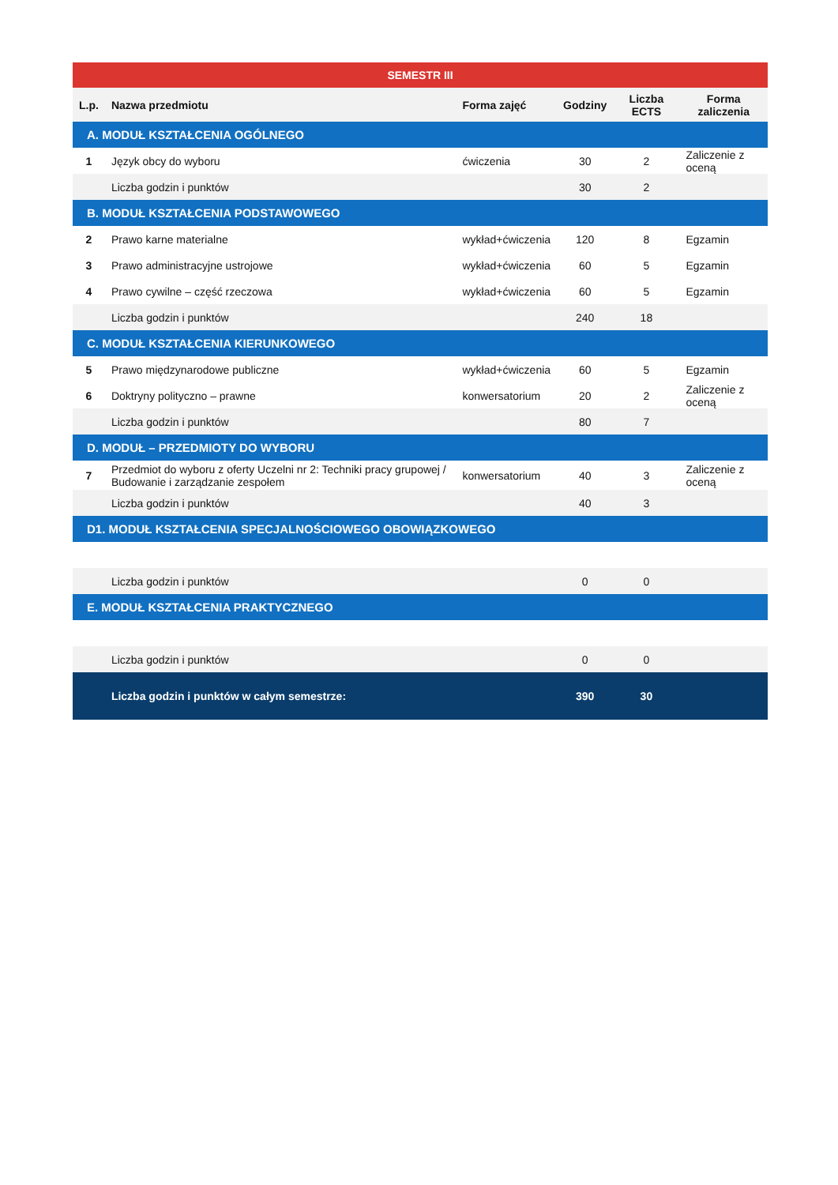| SEMESTR III | | | | | |
| L.p. | Nazwa przedmiotu | Forma zajęć | Godziny | Liczba ECTS | Forma zaliczenia |
| A. MODUŁ KSZTAŁCENIA OGÓLNEGO | | | | | |
| 1 | Język obcy do wyboru | ćwiczenia | 30 | 2 | Zaliczenie z oceną |
| | Liczba godzin i punktów | | 30 | 2 | |
| B. MODUŁ KSZTAŁCENIA PODSTAWOWEGO | | | | | |
| 2 | Prawo karne materialne | wykład+ćwiczenia | 120 | 8 | Egzamin |
| 3 | Prawo administracyjne ustrojowe | wykład+ćwiczenia | 60 | 5 | Egzamin |
| 4 | Prawo cywilne – część rzeczowa | wykład+ćwiczenia | 60 | 5 | Egzamin |
| | Liczba godzin i punktów | | 240 | 18 | |
| C. MODUŁ KSZTAŁCENIA KIERUNKOWEGO | | | | | |
| 5 | Prawo międzynarodowe publiczne | wykład+ćwiczenia | 60 | 5 | Egzamin |
| 6 | Doktryny polityczno – prawne | konwersatorium | 20 | 2 | Zaliczenie z oceną |
| | Liczba godzin i punktów | | 80 | 7 | |
| D. MODUŁ – PRZEDMIOTY DO WYBORU | | | | | |
| 7 | Przedmiot do wyboru z oferty Uczelni nr 2: Techniki pracy grupowej / Budowanie i zarządzanie zespołem | konwersatorium | 40 | 3 | Zaliczenie z oceną |
| | Liczba godzin i punktów | | 40 | 3 | |
| D1. MODUŁ KSZTAŁCENIA SPECJALNOŚCIOWEGO OBOWIĄZKOWEGO | | | | | |
| | Liczba godzin i punktów | | 0 | 0 | |
| E. MODUŁ KSZTAŁCENIA PRAKTYCZNEGO | | | | | |
| | Liczba godzin i punktów | | 0 | 0 | |
| | Liczba godzin i punktów w całym semestrze: | | 390 | 30 | |